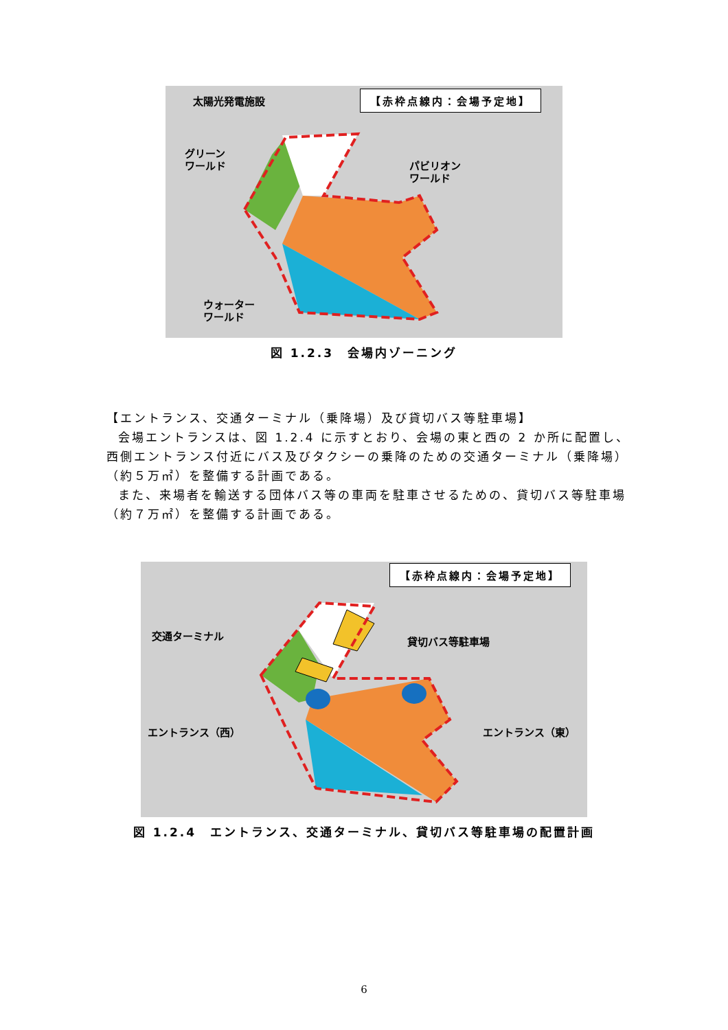【赤枠点線内：会場予定地】
太陽光発電施設
グリーン
ワールド
パビリオン
ワールド
ウォーター
ワールド
図 1.2.3　会場内ゾーニング
【エントランス、交通ターミナル（乗降場）及び貸切バス等駐車場】
会場エントランスは、図 1.2.4 に示すとおり、会場の東と西の 2 か所に配置し、西側エントランス付近にバス及びタクシーの乗降のための交通ターミナル（乗降場）（約５万㎡）を整備する計画である。
また、来場者を輸送する団体バス等の車両を駐車させるための、貸切バス等駐車場（約７万㎡）を整備する計画である。
【赤枠点線内：会場予定地】
交通ターミナル 貸切バス等駐車場
エントランス（西） エントランス（東）
図 1.2.4　エントランス、交通ターミナル、貸切バス等駐車場の配置計画
6